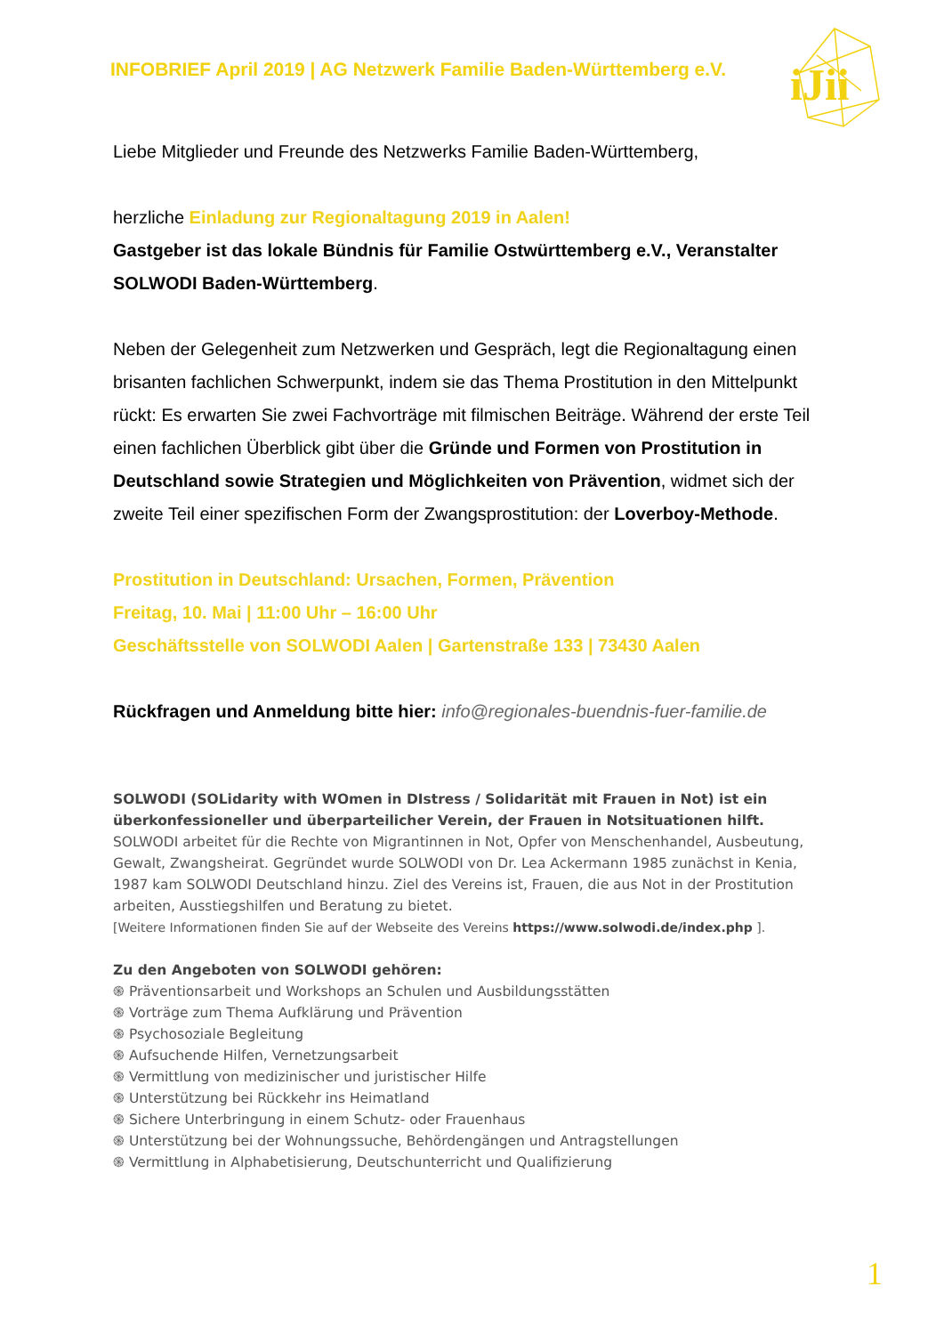INFOBRIEF April 2019 | AG Netzwerk Familie Baden-Württemberg e.V.
iJii
Liebe Mitglieder und Freunde des Netzwerks Familie Baden-Württemberg,
herzliche Einladung zur Regionaltagung 2019 in Aalen!
Gastgeber ist das lokale Bündnis für Familie Ostwürttemberg e.V., Veranstalter SOLWODI Baden-Württemberg.
Neben der Gelegenheit zum Netzwerken und Gespräch, legt die Regionaltagung einen brisanten fachlichen Schwerpunkt, indem sie das Thema Prostitution in den Mittelpunkt rückt: Es erwarten Sie zwei Fachvorträge mit filmischen Beiträge. Während der erste Teil einen fachlichen Überblick gibt über die Gründe und Formen von Prostitution in Deutschland sowie Strategien und Möglichkeiten von Prävention, widmet sich der zweite Teil einer spezifischen Form der Zwangsprostitution: der Loverboy-Methode.
Prostitution in Deutschland: Ursachen, Formen, Prävention
Freitag, 10. Mai | 11:00 Uhr – 16:00 Uhr
Geschäftsstelle von SOLWODI Aalen | Gartenstraße 133 | 73430 Aalen
Rückfragen und Anmeldung bitte hier: info@regionales-buendnis-fuer-familie.de
SOLWODI (SOLidarity with WOmen in DIstress / Solidarität mit Frauen in Not) ist ein überkonfessioneller und überparteilicher Verein, der Frauen in Notsituationen hilft. SOLWODI arbeitet für die Rechte von Migrantinnen in Not, Opfer von Menschenhandel, Ausbeutung, Gewalt, Zwangsheirat. Gegründet wurde SOLWODI von Dr. Lea Ackermann 1985 zunächst in Kenia, 1987 kam SOLWODI Deutschland hinzu. Ziel des Vereins ist, Frauen, die aus Not in der Prostitution arbeiten, Ausstiegshilfen und Beratung zu bietet.
[Weitere Informationen finden Sie auf der Webseite des Vereins https://www.solwodi.de/index.php ].
Zu den Angeboten von SOLWODI gehören:
֍ Präventionsarbeit und Workshops an Schulen und Ausbildungsstätten
֍ Vorträge zum Thema Aufklärung und Prävention
֍ Psychosoziale Begleitung
֍ Aufsuchende Hilfen, Vernetzungsarbeit
֍ Vermittlung von medizinischer und juristischer Hilfe
֍ Unterstützung bei Rückkehr ins Heimatland
֍ Sichere Unterbringung in einem Schutz- oder Frauenhaus
֍ Unterstützung bei der Wohnungssuche, Behördengängen und Antragstellungen
֍ Vermittlung in Alphabetisierung, Deutschunterricht und Qualifizierung
1